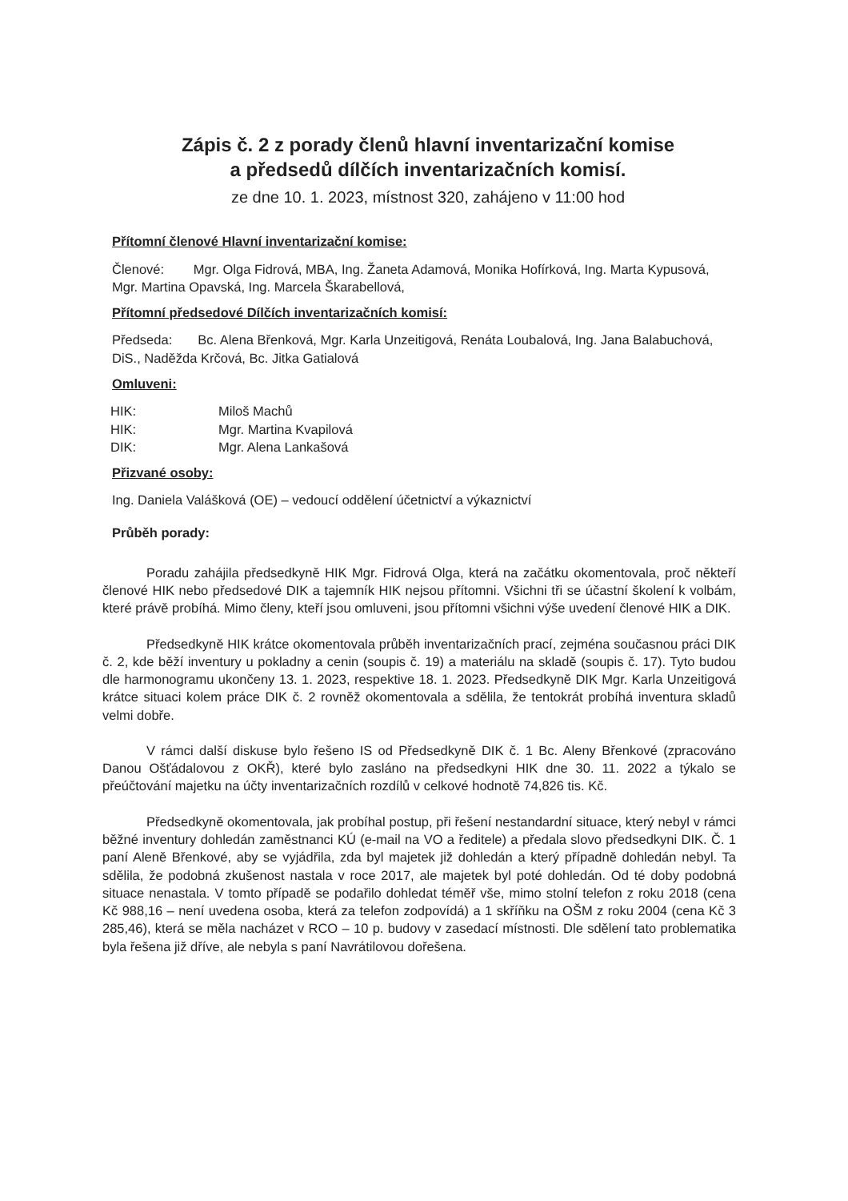Zápis č. 2 z porady členů hlavní inventarizační komise
a předsedů dílčích inventarizačních komisí.
ze dne 10. 1. 2023, místnost 320, zahájeno v 11:00 hod
Přítomní členové Hlavní inventarizační komise:
Členové: Mgr. Olga Fidrová, MBA, Ing. Žaneta Adamová, Monika Hofírková, Ing. Marta Kypusová, Mgr. Martina Opavská, Ing. Marcela Škarabellová,
Přítomní předsedové Dílčích inventarizačních komisí:
Předseda: Bc. Alena Břenková, Mgr. Karla Unzeitigová, Renáta Loubalová, Ing. Jana Balabuchová, DiS., Naděžda Krčová, Bc. Jitka Gatialová
Omluveni:
HIK: Miloš Machů
HIK: Mgr. Martina Kvapilová
DIK: Mgr. Alena Lankašová
Přizvané osoby:
Ing. Daniela Valášková (OE) – vedoucí oddělení účetnictví a výkaznictví
Průběh porady:
Poradu zahájila předsedkyně HIK Mgr. Fidrová Olga, která na začátku okomentovala, proč někteří členové HIK nebo předsedové DIK a tajemník HIK nejsou přítomni. Všichni tři se účastní školení k volbám, které právě probíhá. Mimo členy, kteří jsou omluveni, jsou přítomni všichni výše uvedení členové HIK a DIK.
Předsedkyně HIK krátce okomentovala průběh inventarizačních prací, zejména současnou práci DIK č. 2, kde běží inventury u pokladny a cenin (soupis č. 19) a materiálu na skladě (soupis č. 17). Tyto budou dle harmonogramu ukončeny 13. 1. 2023, respektive 18. 1. 2023. Předsedkyně DIK Mgr. Karla Unzeitigová krátce situaci kolem práce DIK č. 2 rovněž okomentovala a sdělila, že tentokrát probíhá inventura skladů velmi dobře.
V rámci další diskuse bylo řešeno IS od Předsedkyně DIK č. 1 Bc. Aleny Břenkové (zpracováno Danou Ošťádalovou z OKŘ), které bylo zasláno na předsedkyni HIK dne 30. 11. 2022 a týkalo se přeúčtování majetku na účty inventarizačních rozdílů v celkové hodnotě 74,826 tis. Kč.
Předsedkyně okomentovala, jak probíhal postup, při řešení nestandardní situace, který nebyl v rámci běžné inventury dohledán zaměstnanci KÚ (e-mail na VO a ředitele) a předala slovo předsedkyni DIK. Č. 1 paní Aleně Břenkové, aby se vyjádřila, zda byl majetek již dohledán a který případně dohledán nebyl. Ta sdělila, že podobná zkušenost nastala v roce 2017, ale majetek byl poté dohledán. Od té doby podobná situace nenastala. V tomto případě se podařilo dohledat téměř vše, mimo stolní telefon z roku 2018 (cena Kč 988,16 – není uvedena osoba, která za telefon zodpovídá) a 1 skříňku na OŠM z roku 2004 (cena Kč 3 285,46), která se měla nacházet v RCO – 10 p. budovy v zasedací místnosti. Dle sdělení tato problematika byla řešena již dříve, ale nebyla s paní Navrátilovou dořešena.